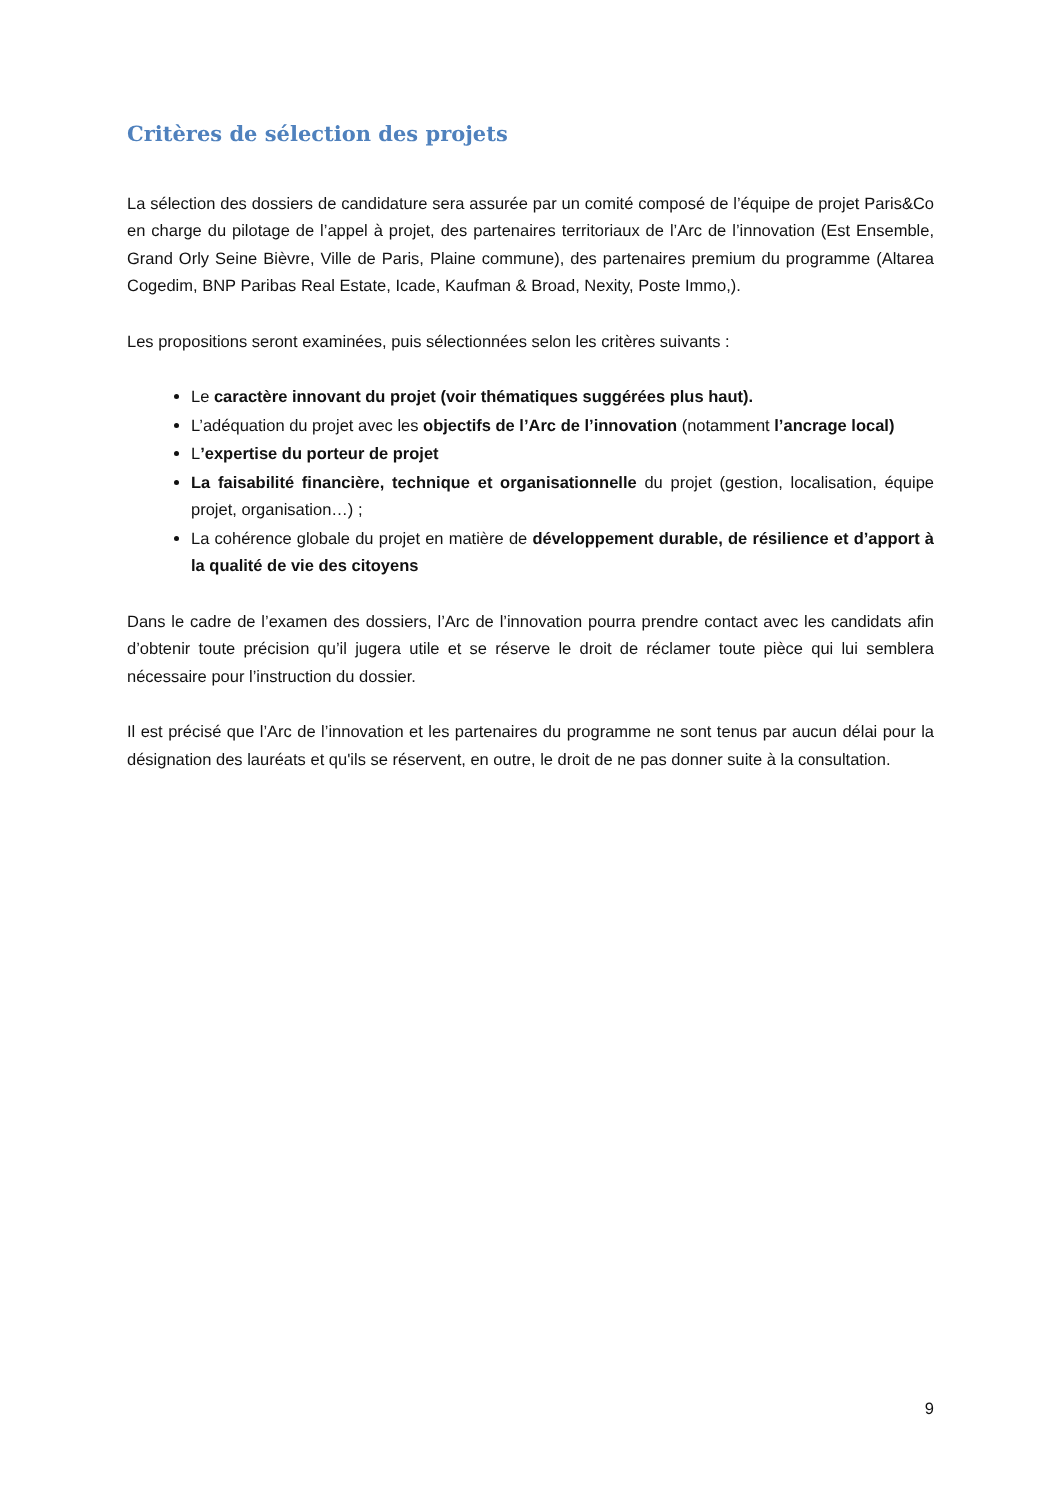Critères de sélection des projets
La sélection des dossiers de candidature sera assurée par un comité composé de l’équipe de projet Paris&Co en charge du pilotage de l’appel à projet, des partenaires territoriaux de l’Arc de l’innovation (Est Ensemble, Grand Orly Seine Bièvre, Ville de Paris, Plaine commune), des partenaires premium du programme (Altarea Cogedim, BNP Paribas Real Estate, Icade, Kaufman & Broad, Nexity, Poste Immo,).
Les propositions seront examinées, puis sélectionnées selon les critères suivants :
Le caractère innovant du projet (voir thématiques suggérées plus haut).
L’adéquation du projet avec les objectifs de l’Arc de l’innovation (notamment l’ancrage local)
L’expertise du porteur de projet
La faisabilité financière, technique et organisationnelle du projet (gestion, localisation, équipe projet, organisation…) ;
La cohérence globale du projet en matière de développement durable, de résilience et d’apport à la qualité de vie des citoyens
Dans le cadre de l’examen des dossiers, l’Arc de l’innovation pourra prendre contact avec les candidats afin d’obtenir toute précision qu’il jugera utile et se réserve le droit de réclamer toute pièce qui lui semblera nécessaire pour l’instruction du dossier.
Il est précisé que l’Arc de l’innovation et les partenaires du programme ne sont tenus par aucun délai pour la désignation des lauréats et qu'ils se réservent, en outre, le droit de ne pas donner suite à la consultation.
9